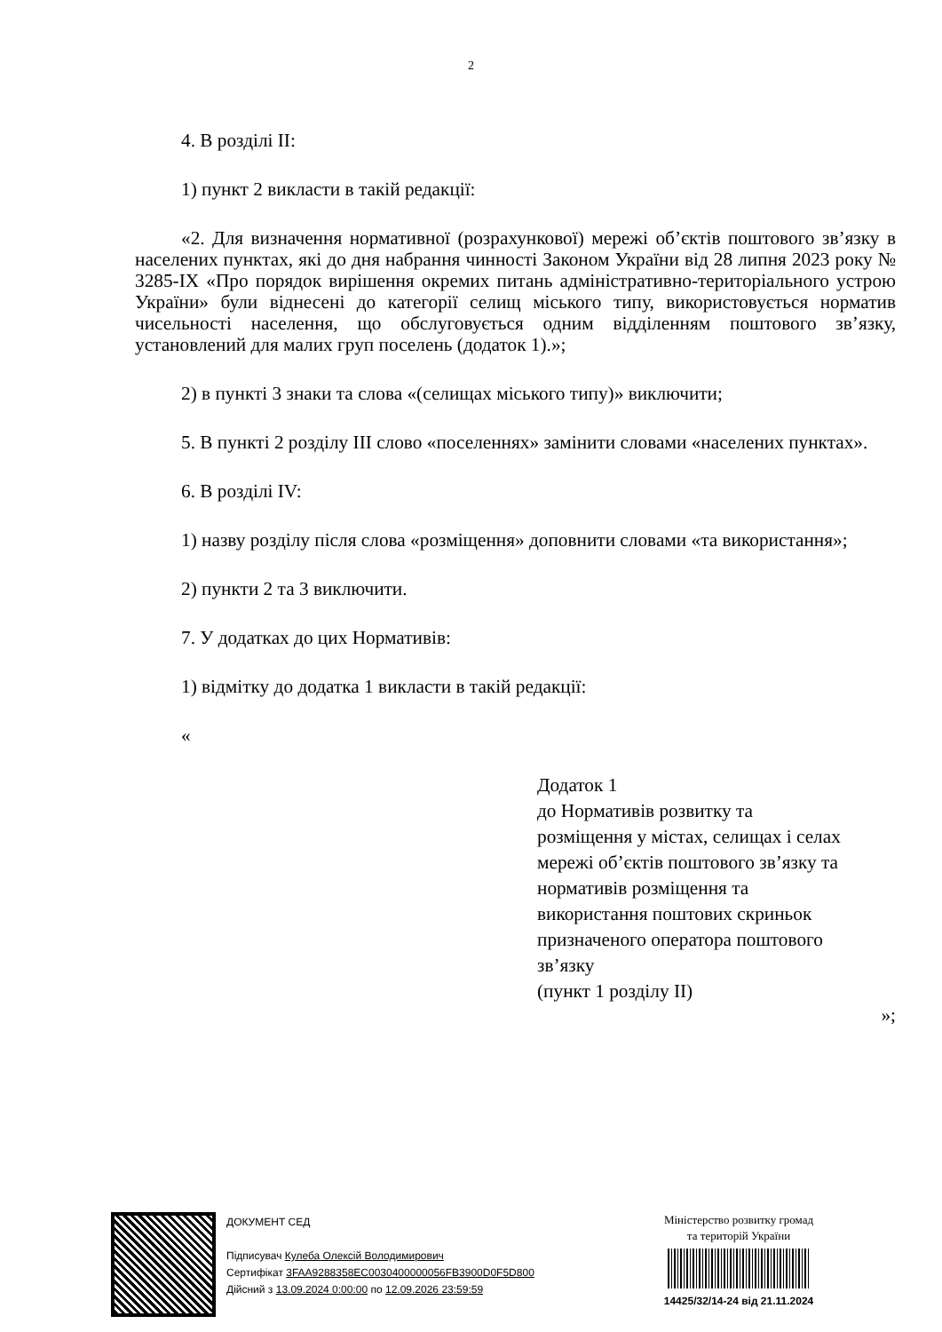2
4. В розділі ІІ:
1) пункт 2 викласти в такій редакції:
«2. Для визначення нормативної (розрахункової) мережі об’єктів поштового зв’язку в населених пунктах, які до дня набрання чинності Законом України від 28 липня 2023 року № 3285-ІХ «Про порядок вирішення окремих питань адміністративно-територіального устрою України» були віднесені до категорії селищ міського типу, використовується норматив чисельності населення, що обслуговується одним відділенням поштового зв’язку, установлений для малих груп поселень (додаток 1).»;
2) в пункті 3 знаки та слова «(селищах міського типу)» виключити;
5. В пункті 2 розділу ІІІ слово «поселеннях» замінити словами «населених пунктах».
6. В розділі ІV:
1) назву розділу після слова «розміщення» доповнити словами «та використання»;
2) пункти 2 та 3 виключити.
7. У додатках до цих Нормативів:
1) відмітку до додатка 1 викласти в такій редакції:
«
Додаток 1
до Нормативів розвитку та
розміщення у містах, селищах і селах
мережі об’єктів поштового зв’язку та
нормативів розміщення та
використання поштових скриньок
призначеного оператора поштового
зв’язку
(пункт 1 розділу ІІ)
»;
ДОКУМЕНТ СЕД
Підписувач Кулеба Олексій Володимирович
Сертифікат 3FAA9288358EC0030400000056FB3900D0F5D800
Дійсний з 13.09.2024 0:00:00 по 12.09.2026 23:59:59
Міністерство розвитку громад
та територій України
14425/32/14-24 від 21.11.2024